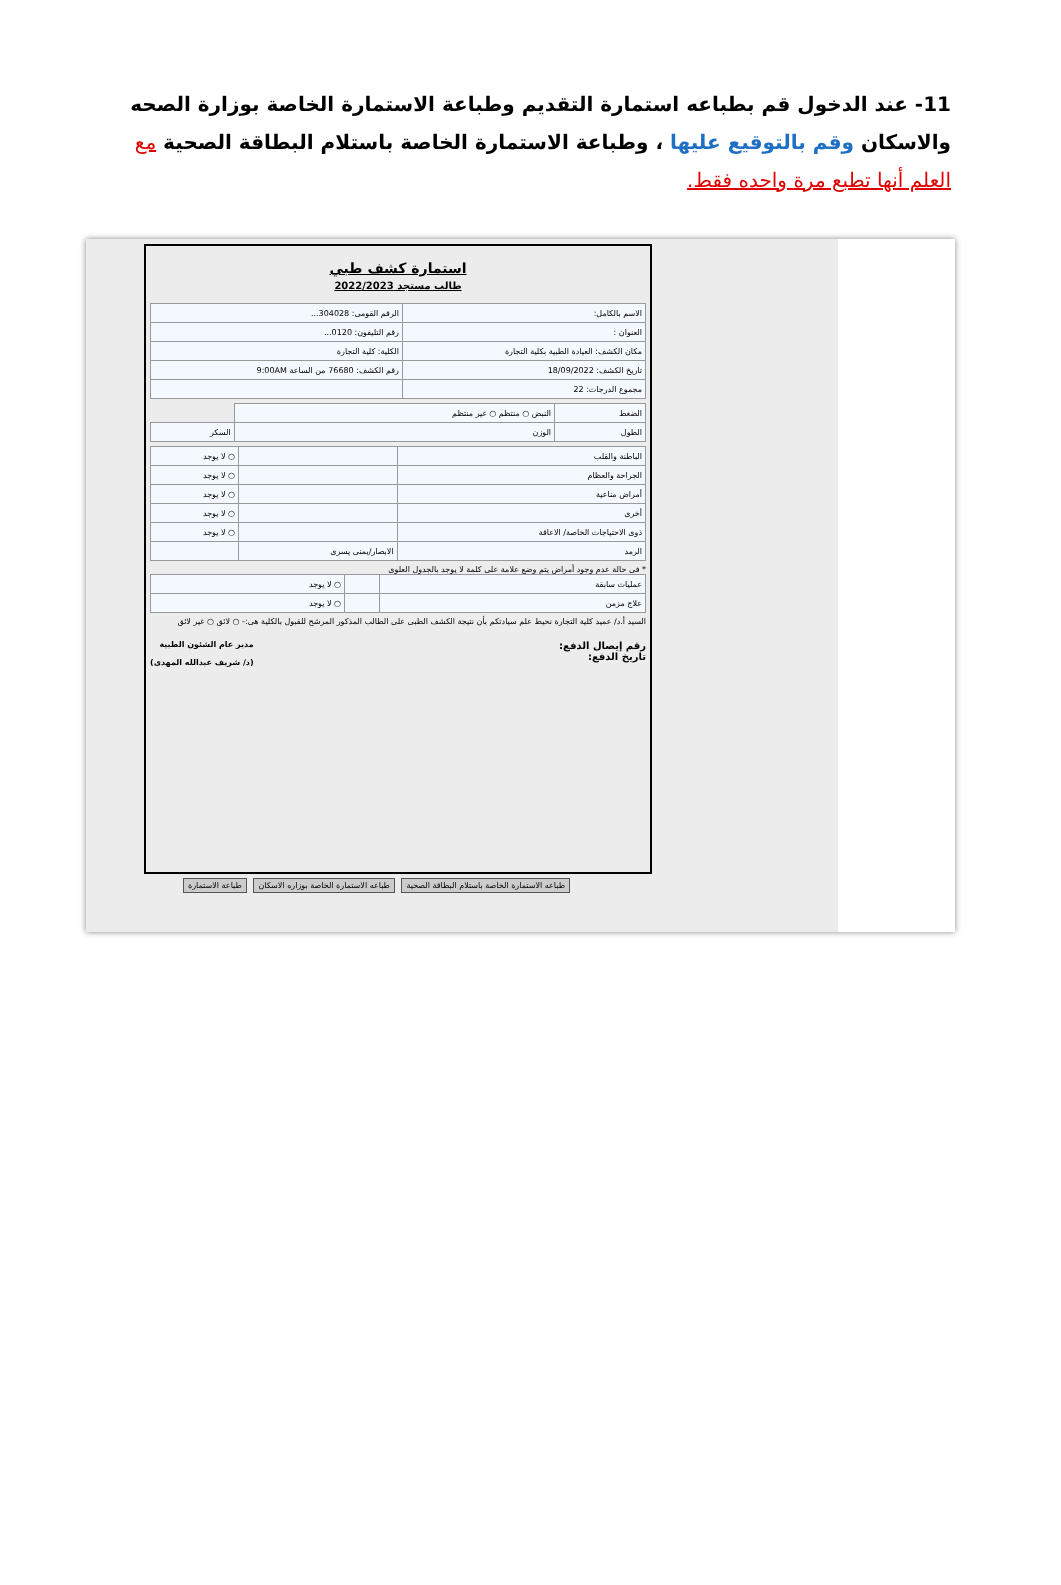11- عند الدخول قم بطباعه استمارة التقديم وطباعة الاستمارة الخاصة بوزارة الصحه والاسكان وقم بالتوقيع عليها ، وطباعة الاستمارة الخاصة باستلام البطاقة الصحية مع العلم أنها تطبع مرة واحده فقط.
استمارة كشف طبي
طالب مستجد 2022/2023
| الاسم بالكامل: | الرقم القومى: 304028... |
| العنوان : | رقم التليفون: 0120... |
| مكان الكشف: العيادة الطبية بكلية التجارة | الكلية: كلية التجارة |
| تاريخ الكشف: 18/09/2022 | رقم الكشف: 76680 من الساعة 9:00AM |
| مجموع الدرجات: 22 | |
| الضغط | النبض ○ منتظم ○ غير منتظم | |
| الطول | الوزن | السكر |
| الباطنة والقلب | | ○ لا يوجد |
| الجراحة والعظام | | ○ لا يوجد |
| أمراض مناعية | | ○ لا يوجد |
| أخرى | | ○ لا يوجد |
| ذوى الاحتياجات الخاصة/ الاعاقة | | ○ لا يوجد |
| الرمد | الابصار/يمنى يسرى | |
* فى حالة عدم وجود أمراض يتم وضع علامة على كلمة لا يوجد بالجدول العلوى
| عمليات سابقة | | ○ لا يوجد |
| علاج مزمن | | ○ لا يوجد |
السيد أ.د/ عميد كلية التجارة نحيط علم سيادتكم بأن نتيجة الكشف الطبى على الطالب المذكور المرشح للقبول بالكلية هى:- ○ لائق ○ غير لائق
رقم إيصال الدفع:
تاريخ الدفع:
مدير عام الشئون الطبية
(د/ شريف عبدالله المهدى)
طباعه الاستمارة الخاصة باستلام البطاقة الصحية طباعه الاستمارة الخاصة بوزاره الاسكان طباعة الاستمارة